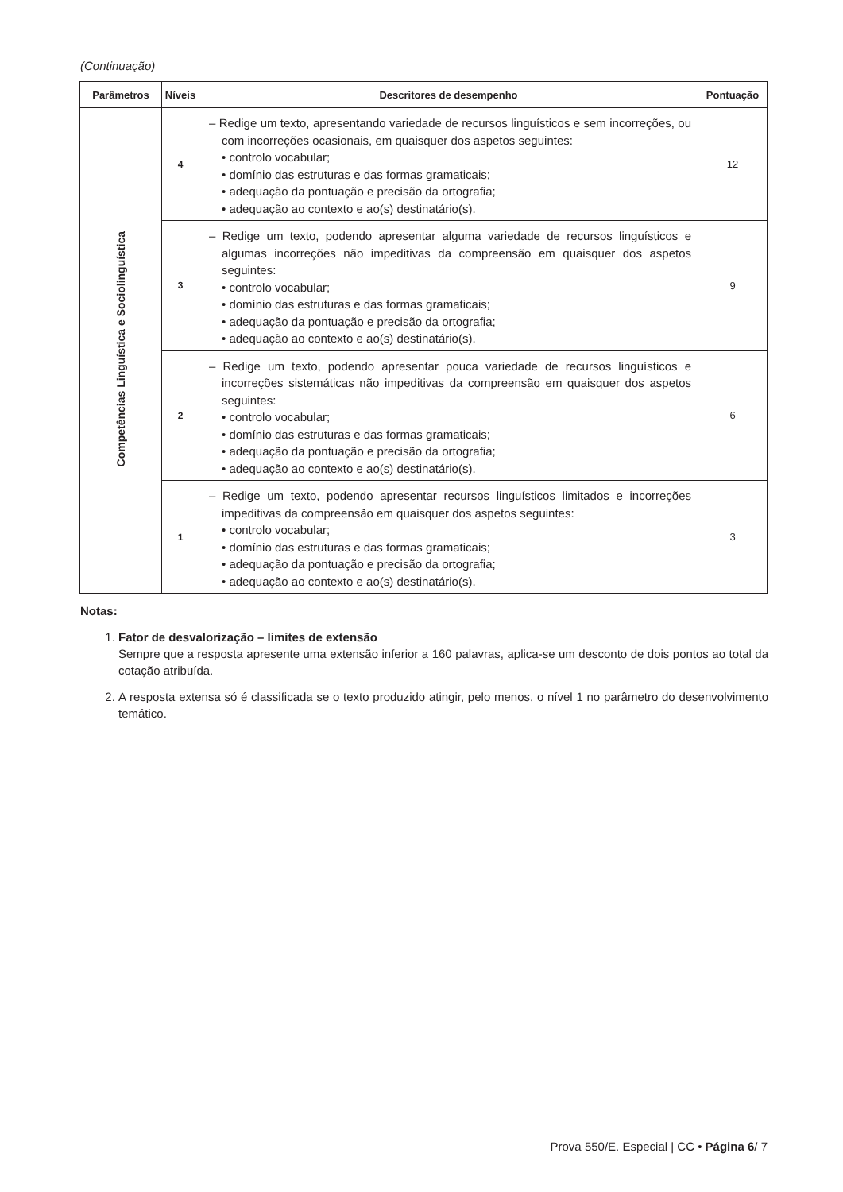(Continuação)
| Parâmetros | Níveis | Descritores de desempenho | Pontuação |
| --- | --- | --- | --- |
| Competências Linguística e Sociolinguística | 4 | – Redige um texto, apresentando variedade de recursos linguísticos e sem incorreções, ou com incorreções ocasionais, em quaisquer dos aspetos seguintes: • controlo vocabular; • domínio das estruturas e das formas gramaticais; • adequação da pontuação e precisão da ortografia; • adequação ao contexto e ao(s) destinatário(s). | 12 |
| | 3 | – Redige um texto, podendo apresentar alguma variedade de recursos linguísticos e algumas incorreções não impeditivas da compreensão em quaisquer dos aspetos seguintes: • controlo vocabular; • domínio das estruturas e das formas gramaticais; • adequação da pontuação e precisão da ortografia; • adequação ao contexto e ao(s) destinatário(s). | 9 |
| | 2 | – Redige um texto, podendo apresentar pouca variedade de recursos linguísticos e incorreções sistemáticas não impeditivas da compreensão em quaisquer dos aspetos seguintes: • controlo vocabular; • domínio das estruturas e das formas gramaticais; • adequação da pontuação e precisão da ortografia; • adequação ao contexto e ao(s) destinatário(s). | 6 |
| | 1 | – Redige um texto, podendo apresentar recursos linguísticos limitados e incorreções impeditivas da compreensão em quaisquer dos aspetos seguintes: • controlo vocabular; • domínio das estruturas e das formas gramaticais; • adequação da pontuação e precisão da ortografia; • adequação ao contexto e ao(s) destinatário(s). | 3 |
Notas:
1. Fator de desvalorização – limites de extensão
Sempre que a resposta apresente uma extensão inferior a 160 palavras, aplica-se um desconto de dois pontos ao total da cotação atribuída.
2. A resposta extensa só é classificada se o texto produzido atingir, pelo menos, o nível 1 no parâmetro do desenvolvimento temático.
Prova 550/E. Especial | CC • Página 6/ 7